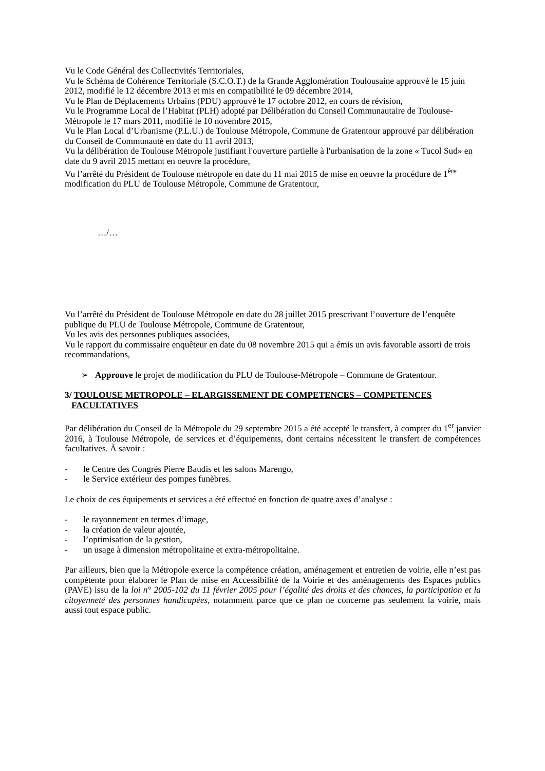Vu le Code Général des Collectivités Territoriales,
Vu le Schéma de Cohérence Territoriale (S.C.O.T.) de la Grande Agglomération Toulousaine approuvé le 15 juin 2012, modifié le 12 décembre 2013 et mis en compatibilité le 09 décembre 2014,
Vu le Plan de Déplacements Urbains (PDU) approuvé le 17 octobre 2012, en cours de révision,
Vu le Programme Local de l’Habitat (PLH) adopté par Délibération du Conseil Communautaire de Toulouse-Métropole le 17 mars 2011, modifié le 10 novembre 2015,
Vu le Plan Local d’Urbanisme (P.L.U.) de Toulouse Métropole, Commune de Gratentour approuvé par délibération du Conseil de Communauté en date du 11 avril 2013,
Vu la délibération de Toulouse Métropole justifiant l'ouverture partielle à l'urbanisation de la zone « Tucol Sud» en date du 9 avril 2015 mettant en oeuvre la procédure,
Vu l’arrêté du Président de Toulouse métropole en date du 11 mai 2015 de mise en oeuvre la procédure de 1<sup>ère</sup> modification du PLU de Toulouse Métropole, Commune de Gratentour,
…/…
Vu l’arrêté du Président de Toulouse Métropole en date du 28 juillet 2015 prescrivant l’ouverture de l’enquête publique du PLU de Toulouse Métropole, Commune de Gratentour,
Vu les avis des personnes publiques associées,
Vu le rapport du commissaire enquêteur en date du 08 novembre 2015 qui a émis un avis favorable assorti de trois recommandations,
➢ Approuve le projet de modification du PLU de Toulouse-Métropole – Commune de Gratentour.
3/ TOULOUSE METROPOLE – ELARGISSEMENT DE COMPETENCES – COMPETENCES
FACULTATIVES
Par délibération du Conseil de la Métropole du 29 septembre 2015 a été accepté le transfert, à compter du 1<sup>er</sup> janvier 2016, à Toulouse Métropole, de services et d’équipements, dont certains nécessitent le transfert de compétences facultatives. À savoir :
- le Centre des Congrès Pierre Baudis et les salons Marengo,
- le Service extérieur des pompes funèbres.
Le choix de ces équipements et services a été effectué en fonction de quatre axes d’analyse :
- le rayonnement en termes d’image,
- la création de valeur ajoutée,
- l’optimisation de la gestion,
- un usage à dimension métropolitaine et extra-métropolitaine.
Par ailleurs, bien que la Métropole exerce la compétence création, aménagement et entretien de voirie, elle n’est pas compétente pour élaborer le Plan de mise en Accessibilité de la Voirie et des aménagements des Espaces publics (PAVE) issu de la loi n° 2005-102 du 11 février 2005 pour l’égalité des droits et des chances, la participation et la citoyenneté des personnes handicapées, notamment parce que ce plan ne concerne pas seulement la voirie, mais aussi tout espace public.